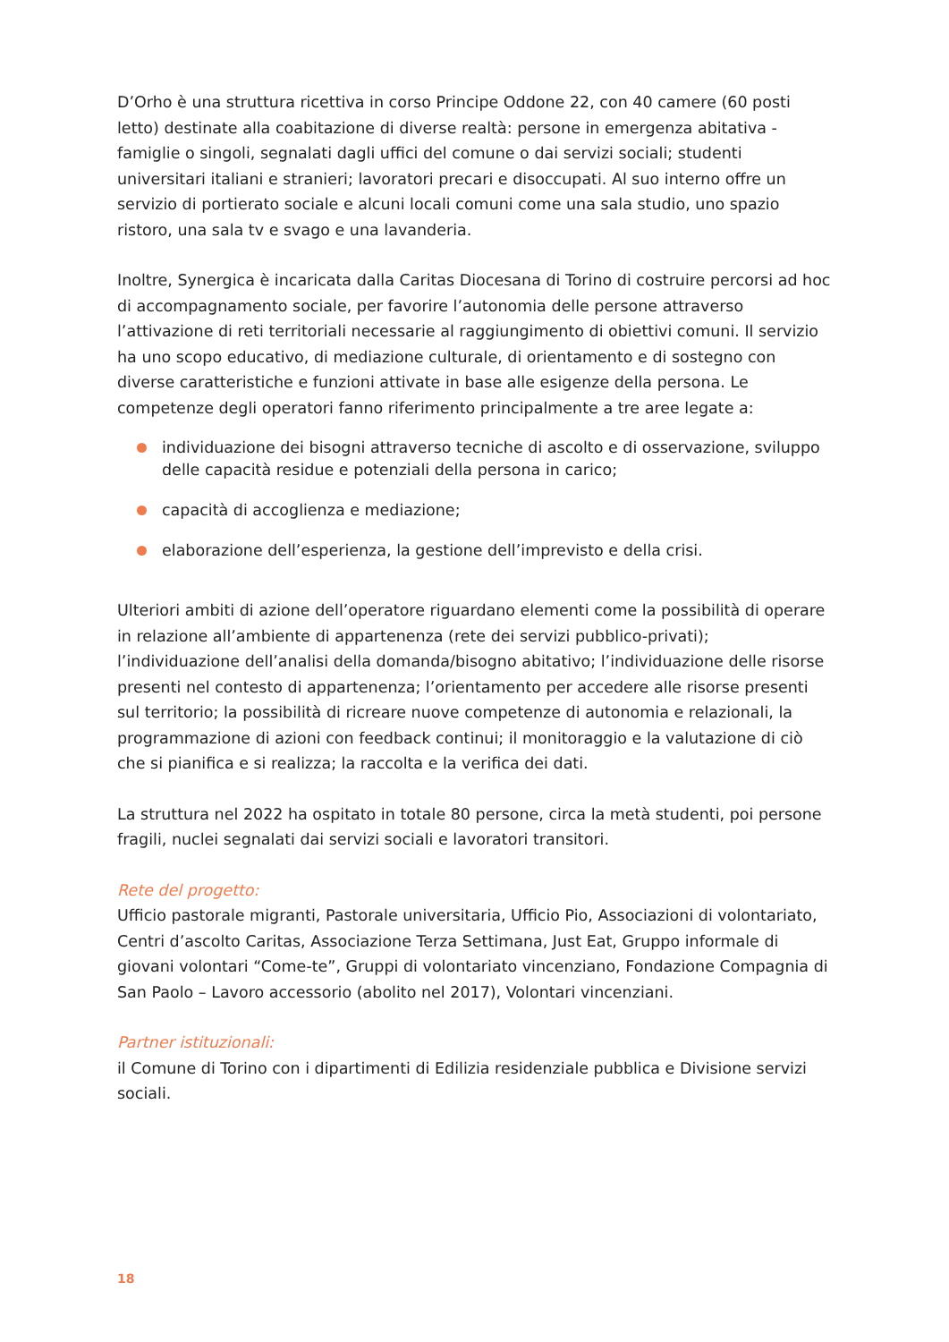D’Orho è una struttura ricettiva in corso Principe Oddone 22, con 40 camere (60 posti letto) destinate alla coabitazione di diverse realtà: persone in emergenza abitativa - famiglie o singoli, segnalati dagli uffici del comune o dai servizi sociali; studenti universitari italiani e stranieri; lavoratori precari e disoccupati. Al suo interno offre un servizio di portierato sociale e alcuni locali comuni come una sala studio, uno spazio ristoro, una sala tv e svago e una lavanderia.
Inoltre, Synergica è incaricata dalla Caritas Diocesana di Torino di costruire percorsi ad hoc di accompagnamento sociale, per favorire l’autonomia delle persone attraverso l’attivazione di reti territoriali necessarie al raggiungimento di obiettivi comuni. Il servizio ha uno scopo educativo, di mediazione culturale, di orientamento e di sostegno con diverse caratteristiche e funzioni attivate in base alle esigenze della persona. Le competenze degli operatori fanno riferimento principalmente a tre aree legate a:
individuazione dei bisogni attraverso tecniche di ascolto e di osservazione, sviluppo delle capacità residue e potenziali della persona in carico;
capacità di accoglienza e mediazione;
elaborazione dell’esperienza, la gestione dell’imprevisto e della crisi.
Ulteriori ambiti di azione dell’operatore riguardano elementi come la possibilità di operare in relazione all’ambiente di appartenenza (rete dei servizi pubblico-privati); l’individuazione dell’analisi della domanda/bisogno abitativo; l’individuazione delle risorse presenti nel contesto di appartenenza; l’orientamento per accedere alle risorse presenti sul territorio; la possibilità di ricreare nuove competenze di autonomia e relazionali, la programmazione di azioni con feedback continui; il monitoraggio e la valutazione di ciò che si pianifica e si realizza; la raccolta e la verifica dei dati.
La struttura nel 2022 ha ospitato in totale 80 persone, circa la metà studenti, poi persone fragili, nuclei segnalati dai servizi sociali e lavoratori transitori.
Rete del progetto:
Ufficio pastorale migranti, Pastorale universitaria, Ufficio Pio, Associazioni di volontariato, Centri d’ascolto Caritas, Associazione Terza Settimana, Just Eat, Gruppo informale di giovani volontari “Come-te”, Gruppi di volontariato vincenziano, Fondazione Compagnia di San Paolo – Lavoro accessorio (abolito nel 2017), Volontari vincenziani.
Partner istituzionali:
il Comune di Torino con i dipartimenti di Edilizia residenziale pubblica e Divisione servizi sociali.
18